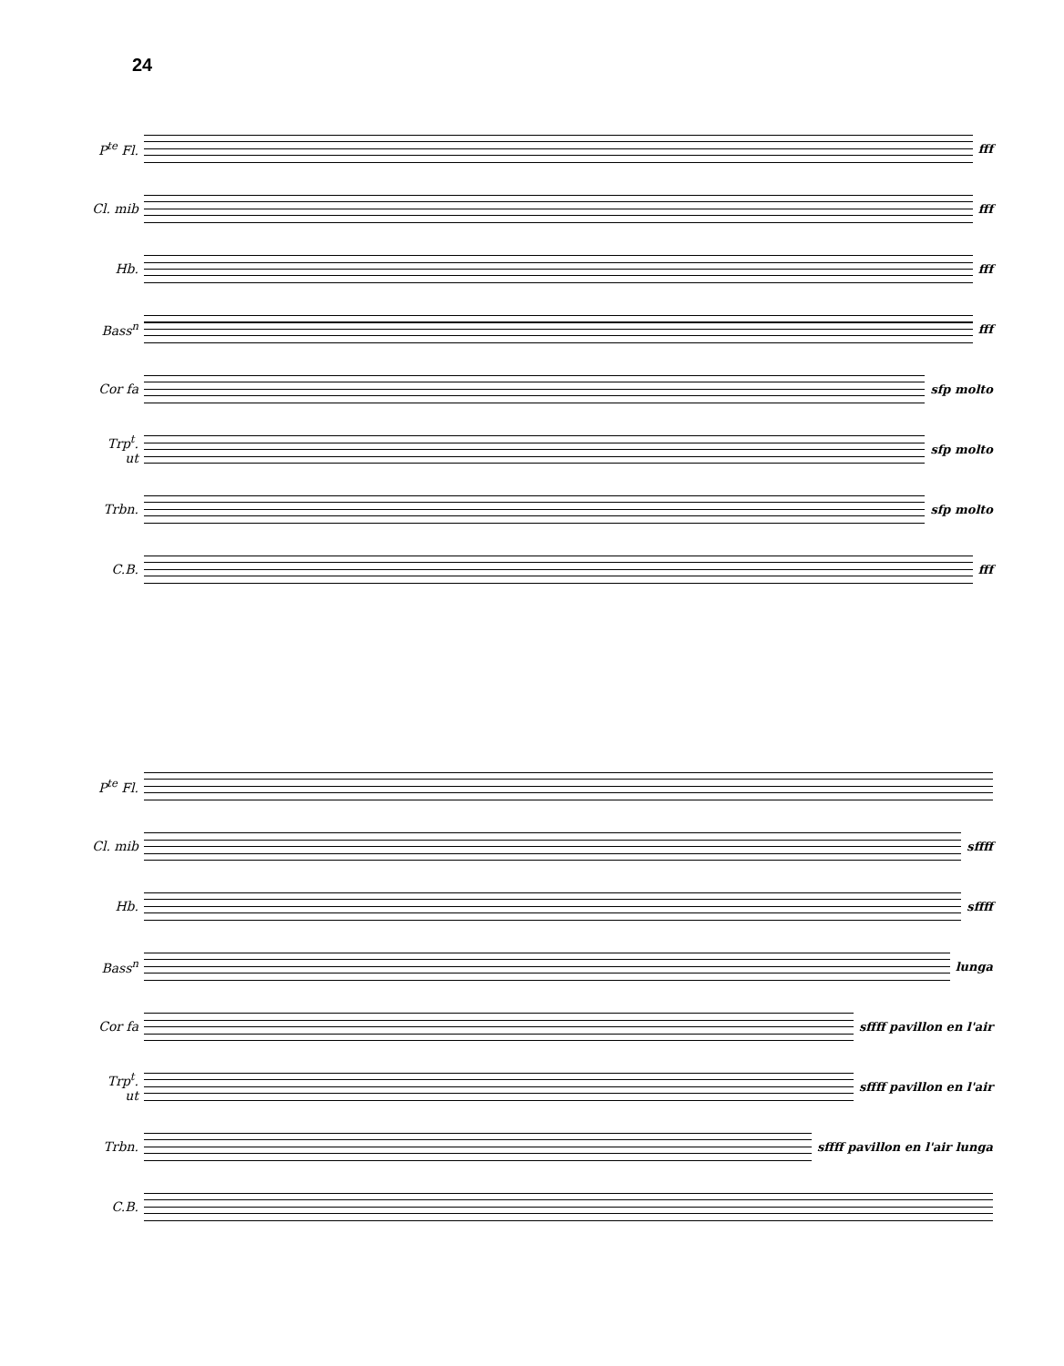24
P<sup>te</sup> Fl.
fff
Cl. mib
fff
Hb. fff
Bass<sup>n</sup> fff
Cor fa sfp molto
Trp<sup>t</sup>. ut
sfp molto
Trbn. sfp molto
C.B. fff
P<sup>te</sup> Fl.
Cl. mib
sffff
Hb. sffff
Bass<sup>n</sup> lunga
Cor fa sffff pavillon en l'air
Trp<sup>t</sup>. ut
sffff pavillon en l'air
Trbn. sffff pavillon en l'air lunga
C.B.